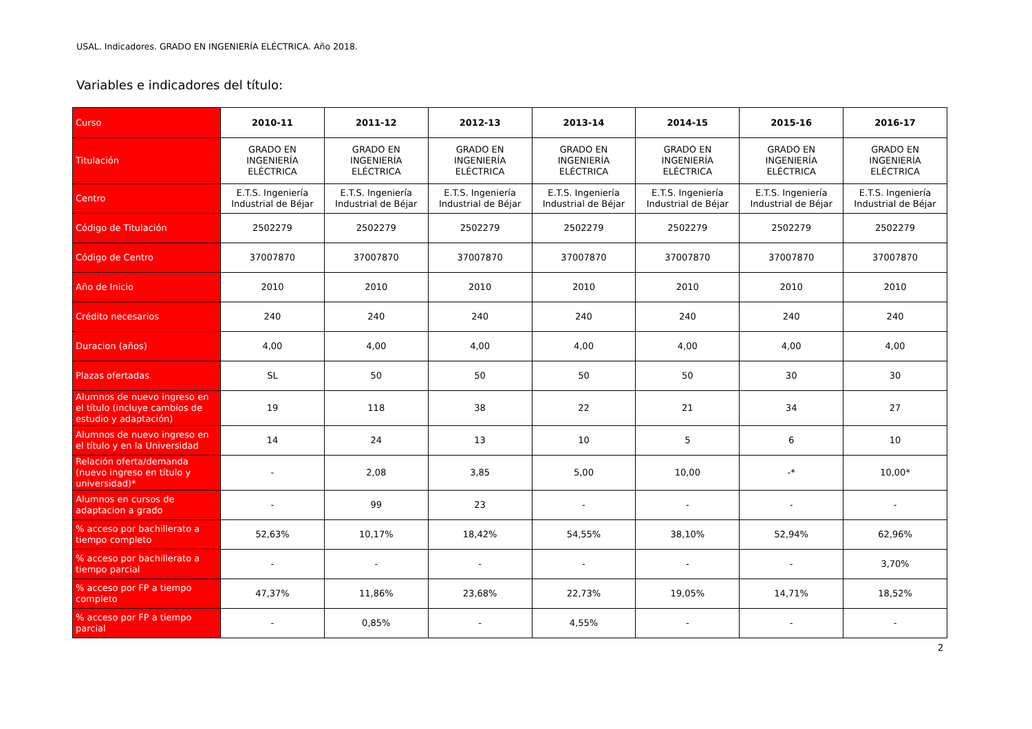USAL. Indicadores. GRADO EN INGENIERÍA ELÉCTRICA. Año 2018.
Variables e indicadores del título:
| Curso | 2010-11 | 2011-12 | 2012-13 | 2013-14 | 2014-15 | 2015-16 | 2016-17 |
| --- | --- | --- | --- | --- | --- | --- | --- |
| Titulación | GRADO EN INGENIERÍA ELÉCTRICA | GRADO EN INGENIERÍA ELÉCTRICA | GRADO EN INGENIERÍA ELÉCTRICA | GRADO EN INGENIERÍA ELÉCTRICA | GRADO EN INGENIERÍA ELÉCTRICA | GRADO EN INGENIERÍA ELÉCTRICA | GRADO EN INGENIERÍA ELÉCTRICA |
| Centro | E.T.S. Ingeniería Industrial de Béjar | E.T.S. Ingeniería Industrial de Béjar | E.T.S. Ingeniería Industrial de Béjar | E.T.S. Ingeniería Industrial de Béjar | E.T.S. Ingeniería Industrial de Béjar | E.T.S. Ingeniería Industrial de Béjar | E.T.S. Ingeniería Industrial de Béjar |
| Código de Titulación | 2502279 | 2502279 | 2502279 | 2502279 | 2502279 | 2502279 | 2502279 |
| Código de Centro | 37007870 | 37007870 | 37007870 | 37007870 | 37007870 | 37007870 | 37007870 |
| Año de Inicio | 2010 | 2010 | 2010 | 2010 | 2010 | 2010 | 2010 |
| Crédito necesarios | 240 | 240 | 240 | 240 | 240 | 240 | 240 |
| Duracion (años) | 4,00 | 4,00 | 4,00 | 4,00 | 4,00 | 4,00 | 4,00 |
| Plazas ofertadas | SL | 50 | 50 | 50 | 50 | 30 | 30 |
| Alumnos de nuevo ingreso en el título (incluye cambios de estudio y adaptación) | 19 | 118 | 38 | 22 | 21 | 34 | 27 |
| Alumnos de nuevo ingreso en el título y en la Universidad | 14 | 24 | 13 | 10 | 5 | 6 | 10 |
| Relación oferta/demanda (nuevo ingreso en título y universidad)* | - | 2,08 | 3,85 | 5,00 | 10,00 | -* | 10,00* |
| Alumnos en cursos de adaptacion a grado | - | 99 | 23 | - | - | - | - |
| % acceso por bachillerato a tiempo completo | 52,63% | 10,17% | 18,42% | 54,55% | 38,10% | 52,94% | 62,96% |
| % acceso por bachillerato a tiempo parcial | - | - | - | - | - | - | 3,70% |
| % acceso por FP a tiempo completo | 47,37% | 11,86% | 23,68% | 22,73% | 19,05% | 14,71% | 18,52% |
| % acceso por FP a tiempo parcial | - | 0,85% | - | 4,55% | - | - | - |
2